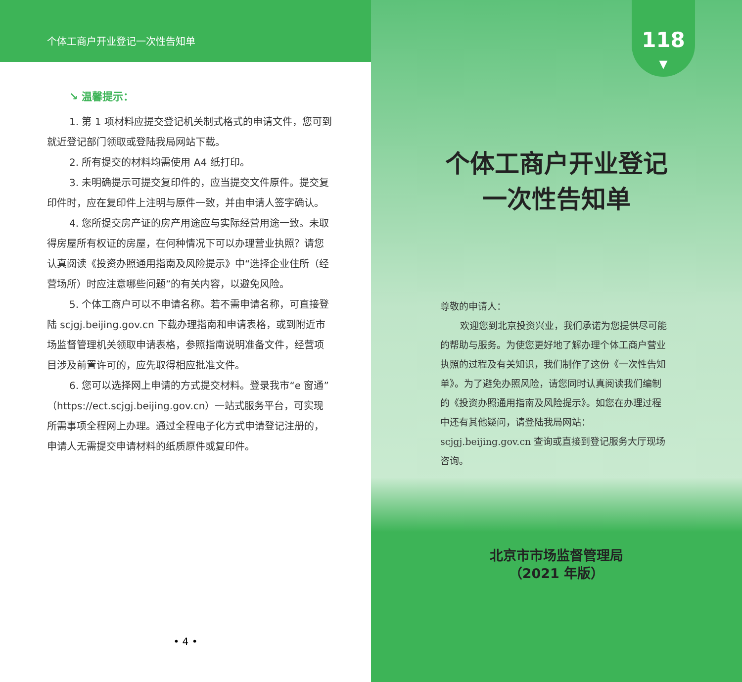个体工商户开业登记一次性告知单
↘ 温馨提示：
1. 第 1 项材料应提交登记机关制式格式的申请文件，您可到就近登记部门领取或登陆我局网站下载。
2. 所有提交的材料均需使用 A4 纸打印。
3. 未明确提示可提交复印件的，应当提交文件原件。提交复印件时，应在复印件上注明与原件一致，并由申请人签字确认。
4. 您所提交房产证的房产用途应与实际经营用途一致。未取得房屋所有权证的房屋，在何种情况下可以办理营业执照？请您认真阅读《投资办照通用指南及风险提示》中“选择企业住所（经营场所）时应注意哪些问题”的有关内容，以避免风险。
5. 个体工商户可以不申请名称。若不需申请名称，可直接登陆 scjgj.beijing.gov.cn 下载办理指南和申请表格，或到附近市场监督管理机关领取申请表格，参照指南说明准备文件，经营项目涉及前置许可的，应先取得相应批准文件。
6. 您可以选择网上申请的方式提交材料。登录我市“e 窗通”（https://ect.scjgj.beijing.gov.cn）一站式服务平台，可实现所需事项全程网上办理。通过全程电子化方式申请登记注册的，申请人无需提交申请材料的纸质原件或复印件。
• 4 •
118
▼
个体工商户开业登记
一次性告知单
尊敬的申请人：
欢迎您到北京投资兴业，我们承诺为您提供尽可能的帮助与服务。为使您更好地了解办理个体工商户营业执照的过程及有关知识，我们制作了这份《一次性告知单》。为了避免办照风险，请您同时认真阅读我们编制的《投资办照通用指南及风险提示》。如您在办理过程中还有其他疑问，请登陆我局网站：scjgj.beijing.gov.cn 查询或直接到登记服务大厅现场咨询。
北京市市场监督管理局
（2021 年版）